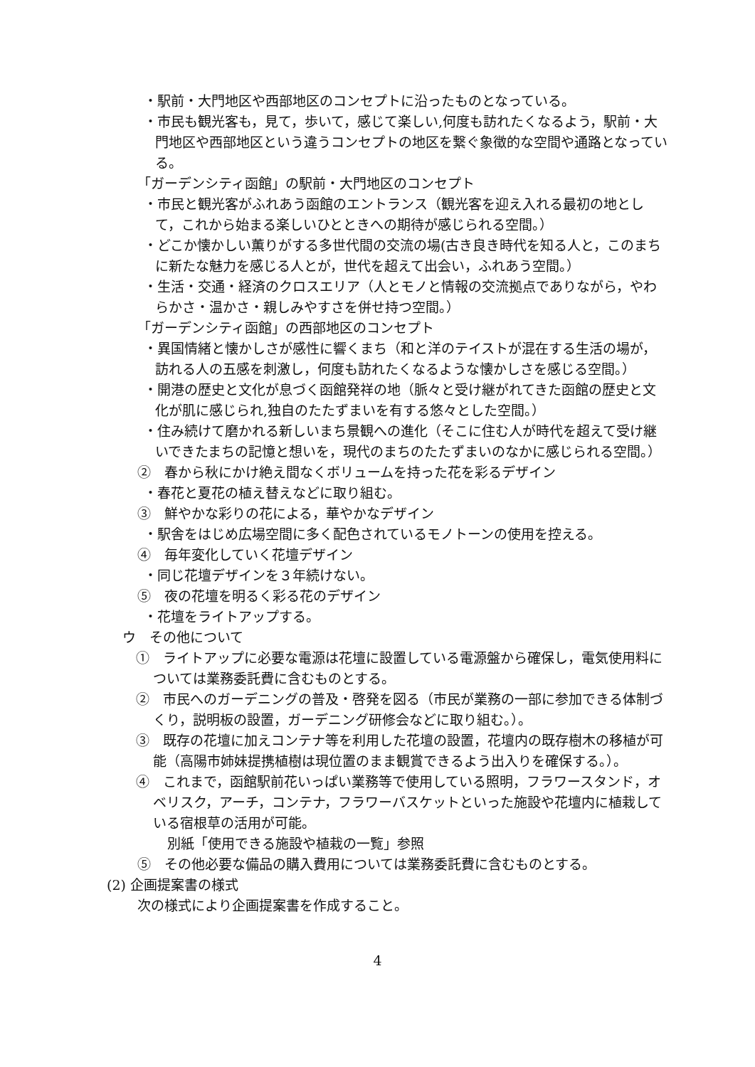・駅前・大門地区や西部地区のコンセプトに沿ったものとなっている。
・市民も観光客も，見て，歩いて，感じて楽しい,何度も訪れたくなるよう，駅前・大門地区や西部地区という違うコンセプトの地区を繋ぐ象徴的な空間や通路となっている。
「ガーデンシティ函館」の駅前・大門地区のコンセプト
・市民と観光客がふれあう函館のエントランス（観光客を迎え入れる最初の地として，これから始まる楽しいひとときへの期待が感じられる空間。）
・どこか懐かしい薫りがする多世代間の交流の場(古き良き時代を知る人と，このまちに新たな魅力を感じる人とが，世代を超えて出会い，ふれあう空間。）
・生活・交通・経済のクロスエリア（人とモノと情報の交流拠点でありながら，やわらかさ・温かさ・親しみやすさを併せ持つ空間。）
「ガーデンシティ函館」の西部地区のコンセプト
・異国情緒と懐かしさが感性に響くまち（和と洋のテイストが混在する生活の場が，訪れる人の五感を刺激し，何度も訪れたくなるような懐かしさを感じる空間。）
・開港の歴史と文化が息づく函館発祥の地（脈々と受け継がれてきた函館の歴史と文化が肌に感じられ,独自のたたずまいを有する悠々とした空間。）
・住み続けて磨かれる新しいまち景観への進化（そこに住む人が時代を超えて受け継いできたまちの記憶と想いを，現代のまちのたたずまいのなかに感じられる空間。）
②　春から秋にかけ絶え間なくボリュームを持った花を彩るデザイン
・春花と夏花の植え替えなどに取り組む。
③　鮮やかな彩りの花による，華やかなデザイン
・駅舎をはじめ広場空間に多く配色されているモノトーンの使用を控える。
④　毎年変化していく花壇デザイン
・同じ花壇デザインを３年続けない。
⑤　夜の花壇を明るく彩る花のデザイン
・花壇をライトアップする。
ウ　その他について
①　ライトアップに必要な電源は花壇に設置している電源盤から確保し，電気使用料については業務委託費に含むものとする。
②　市民へのガーデニングの普及・啓発を図る（市民が業務の一部に参加できる体制づくり，説明板の設置，ガーデニング研修会などに取り組む。）。
③　既存の花壇に加えコンテナ等を利用した花壇の設置，花壇内の既存樹木の移植が可能（高陽市姉妹提携植樹は現位置のまま観賞できるよう出入りを確保する。）。
④　これまで，函館駅前花いっぱい業務等で使用している照明，フラワースタンド，オベリスク，アーチ，コンテナ，フラワーバスケットといった施設や花壇内に植栽している宿根草の活用が可能。
別紙「使用できる施設や植栽の一覧」参照
⑤　その他必要な備品の購入費用については業務委託費に含むものとする。
(2) 企画提案書の様式
次の様式により企画提案書を作成すること。
4